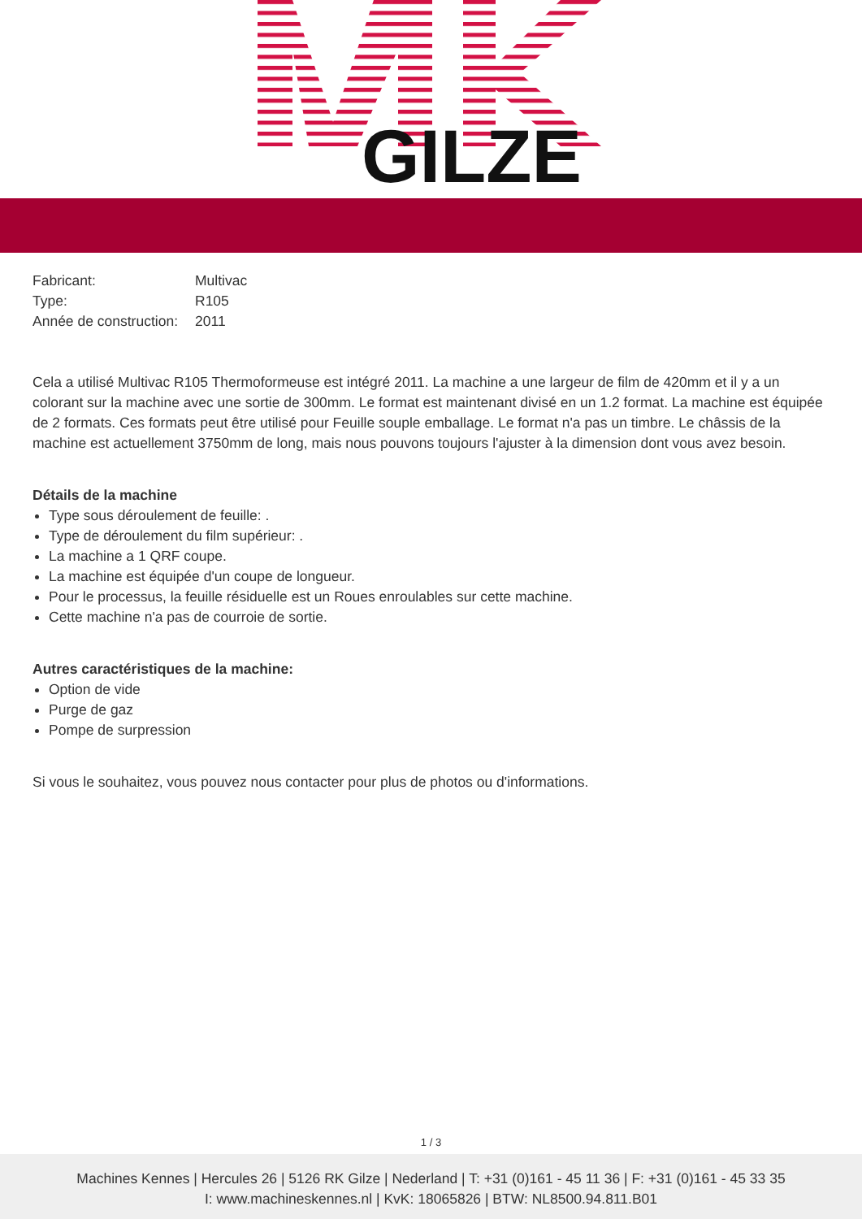GILZE
| Fabricant: | Multivac |
| Type: | R105 |
| Année de construction: | 2011 |
Cela a utilisé Multivac R105 Thermoformeuse est intégré 2011. La machine a une largeur de film de 420mm et il y a un colorant sur la machine avec une sortie de 300mm. Le format est maintenant divisé en un 1.2 format. La machine est équipée de 2 formats. Ces formats peut être utilisé pour Feuille souple emballage. Le format n'a pas un timbre. Le châssis de la machine est actuellement 3750mm de long, mais nous pouvons toujours l'ajuster à la dimension dont vous avez besoin.
Détails de la machine
Type sous déroulement de feuille: .
Type de déroulement du film supérieur: .
La machine a 1 QRF coupe.
La machine est équipée d'un coupe de longueur.
Pour le processus, la feuille résiduelle est un Roues enroulables sur cette machine.
Cette machine n'a pas de courroie de sortie.
Autres caractéristiques de la machine:
Option de vide
Purge de gaz
Pompe de surpression
Si vous le souhaitez, vous pouvez nous contacter pour plus de photos ou d'informations.
1 / 3
Machines Kennes | Hercules 26 | 5126 RK Gilze | Nederland | T: +31 (0)161 - 45 11 36 | F: +31 (0)161 - 45 33 35
I: www.machineskennes.nl | KvK: 18065826 | BTW: NL8500.94.811.B01